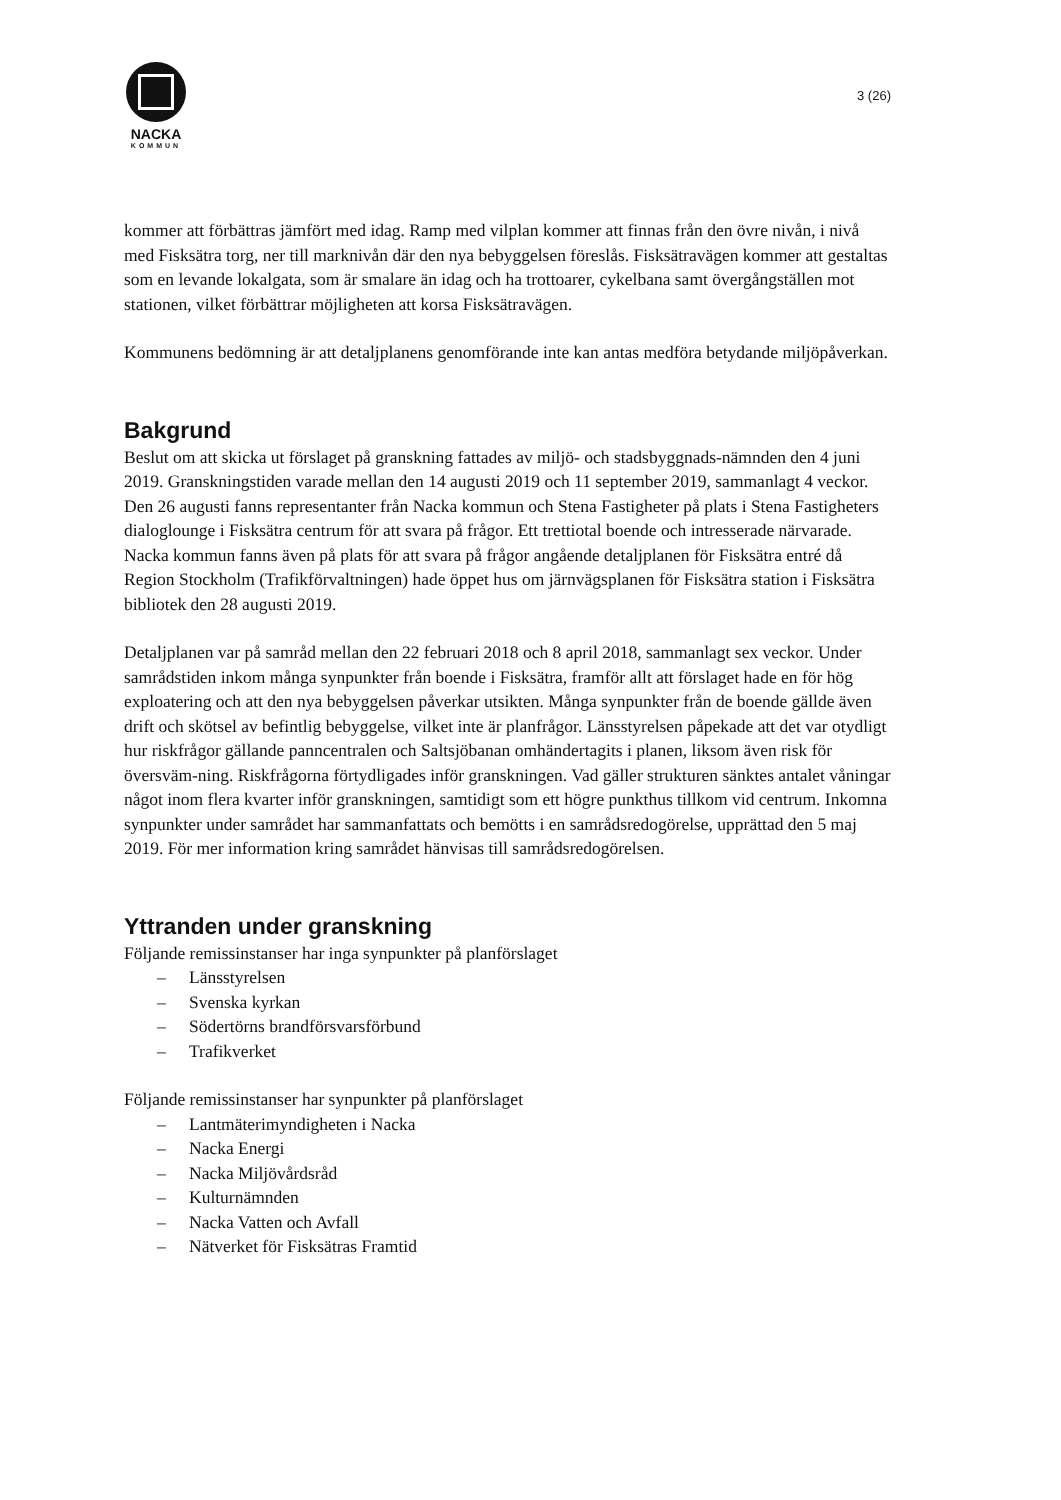NACKA
KOMMUN
3 (26)
kommer att förbättras jämfört med idag. Ramp med vilplan kommer att finnas från den övre nivån, i nivå med Fisksätra torg, ner till marknivån där den nya bebyggelsen föreslås. Fisksätravägen kommer att gestaltas som en levande lokalgata, som är smalare än idag och ha trottoarer, cykelbana samt övergångställen mot stationen, vilket förbättrar möjligheten att korsa Fisksätravägen.
Kommunens bedömning är att detaljplanens genomförande inte kan antas medföra betydande miljöpåverkan.
Bakgrund
Beslut om att skicka ut förslaget på granskning fattades av miljö- och stadsbyggnads-nämnden den 4 juni 2019. Granskningstiden varade mellan den 14 augusti 2019 och 11 september 2019, sammanlagt 4 veckor. Den 26 augusti fanns representanter från Nacka kommun och Stena Fastigheter på plats i Stena Fastigheters dialoglounge i Fisksätra centrum för att svara på frågor. Ett trettiotal boende och intresserade närvarade. Nacka kommun fanns även på plats för att svara på frågor angående detaljplanen för Fisksätra entré då Region Stockholm (Trafikförvaltningen) hade öppet hus om järnvägsplanen för Fisksätra station i Fisksätra bibliotek den 28 augusti 2019.
Detaljplanen var på samråd mellan den 22 februari 2018 och 8 april 2018, sammanlagt sex veckor. Under samrådstiden inkom många synpunkter från boende i Fisksätra, framför allt att förslaget hade en för hög exploatering och att den nya bebyggelsen påverkar utsikten. Många synpunkter från de boende gällde även drift och skötsel av befintlig bebyggelse, vilket inte är planfrågor. Länsstyrelsen påpekade att det var otydligt hur riskfrågor gällande panncentralen och Saltsjöbanan omhändertagits i planen, liksom även risk för översväm-ning. Riskfrågorna förtydligades inför granskningen. Vad gäller strukturen sänktes antalet våningar något inom flera kvarter inför granskningen, samtidigt som ett högre punkthus tillkom vid centrum. Inkomna synpunkter under samrådet har sammanfattats och bemötts i en samrådsredogörelse, upprättad den 5 maj 2019. För mer information kring samrådet hänvisas till samrådsredogörelsen.
Yttranden under granskning
Följande remissinstanser har inga synpunkter på planförslaget
Länsstyrelsen
Svenska kyrkan
Södertörns brandförsvarsförbund
Trafikverket
Följande remissinstanser har synpunkter på planförslaget
Lantmäterimyndigheten i Nacka
Nacka Energi
Nacka Miljövårdsråd
Kulturnämnden
Nacka Vatten och Avfall
Nätverket för Fisksätras Framtid